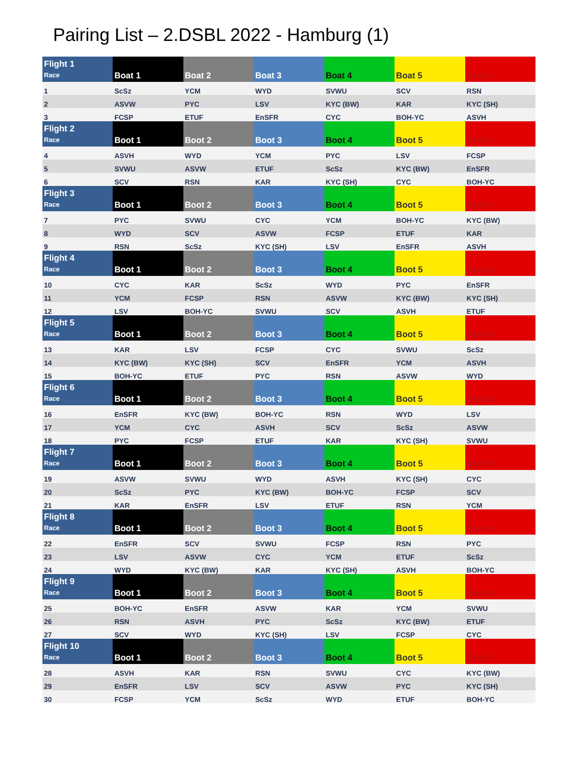Pairing List – 2.DSBL 2022 - Hamburg (1)
| Flight 1 Race | Boat 1 | Boat 2 | Boat 3 | Boat 4 | Boat 5 | Boat 6 |
| --- | --- | --- | --- | --- | --- | --- |
| 1 | ScSz | YCM | WYD | SVWU | SCV | RSN |
| 2 | ASVW | PYC | LSV | KYC (BW) | KAR | KYC (SH) |
| 3 | FCSP | ETUF | EnSFR | CYC | BOH-YC | ASVH |
| Flight 2 Race | Boot 1 | Boot 2 | Boot 3 | Boot 4 | Boot 5 | Boot 6 |
| 4 | ASVH | WYD | YCM | PYC | LSV | FCSP |
| 5 | SVWU | ASVW | ETUF | ScSz | KYC (BW) | EnSFR |
| 6 | SCV | RSN | KAR | KYC (SH) | CYC | BOH-YC |
| Flight 3 Race | Boot 1 | Boot 2 | Boot 3 | Boot 4 | Boot 5 | Boot 6 |
| 7 | PYC | SVWU | CYC | YCM | BOH-YC | KYC (BW) |
| 8 | WYD | SCV | ASVW | FCSP | ETUF | KAR |
| 9 | RSN | ScSz | KYC (SH) | LSV | EnSFR | ASVH |
| Flight 4 Race | Boot 1 | Boot 2 | Boot 3 | Boot 4 | Boot 5 | Boot 6 |
| 10 | CYC | KAR | ScSz | WYD | PYC | EnSFR |
| 11 | YCM | FCSP | RSN | ASVW | KYC (BW) | KYC (SH) |
| 12 | LSV | BOH-YC | SVWU | SCV | ASVH | ETUF |
| Flight 5 Race | Boot 1 | Boot 2 | Boot 3 | Boot 4 | Boot 5 | Boot 6 |
| 13 | KAR | LSV | FCSP | CYC | SVWU | ScSz |
| 14 | KYC (BW) | KYC (SH) | SCV | EnSFR | YCM | ASVH |
| 15 | BOH-YC | ETUF | PYC | RSN | ASVW | WYD |
| Flight 6 Race | Boot 1 | Boot 2 | Boot 3 | Boot 4 | Boot 5 | Boot 6 |
| 16 | EnSFR | KYC (BW) | BOH-YC | RSN | WYD | LSV |
| 17 | YCM | CYC | ASVH | SCV | ScSz | ASVW |
| 18 | PYC | FCSP | ETUF | KAR | KYC (SH) | SVWU |
| Flight 7 Race | Boot 1 | Boot 2 | Boot 3 | Boot 4 | Boot 5 | Boot 6 |
| 19 | ASVW | SVWU | WYD | ASVH | KYC (SH) | CYC |
| 20 | ScSz | PYC | KYC (BW) | BOH-YC | FCSP | SCV |
| 21 | KAR | EnSFR | LSV | ETUF | RSN | YCM |
| Flight 8 Race | Boot 1 | Boot 2 | Boot 3 | Boot 4 | Boot 5 | Boot 6 |
| 22 | EnSFR | SCV | SVWU | FCSP | RSN | PYC |
| 23 | LSV | ASVW | CYC | YCM | ETUF | ScSz |
| 24 | WYD | KYC (BW) | KAR | KYC (SH) | ASVH | BOH-YC |
| Flight 9 Race | Boot 1 | Boot 2 | Boot 3 | Boot 4 | Boot 5 | Boot 6 |
| 25 | BOH-YC | EnSFR | ASVW | KAR | YCM | SVWU |
| 26 | RSN | ASVH | PYC | ScSz | KYC (BW) | ETUF |
| 27 | SCV | WYD | KYC (SH) | LSV | FCSP | CYC |
| Flight 10 Race | Boot 1 | Boot 2 | Boot 3 | Boot 4 | Boot 5 | Boot 6 |
| 28 | ASVH | KAR | RSN | SVWU | CYC | KYC (BW) |
| 29 | EnSFR | LSV | SCV | ASVW | PYC | KYC (SH) |
| 30 | FCSP | YCM | ScSz | WYD | ETUF | BOH-YC |